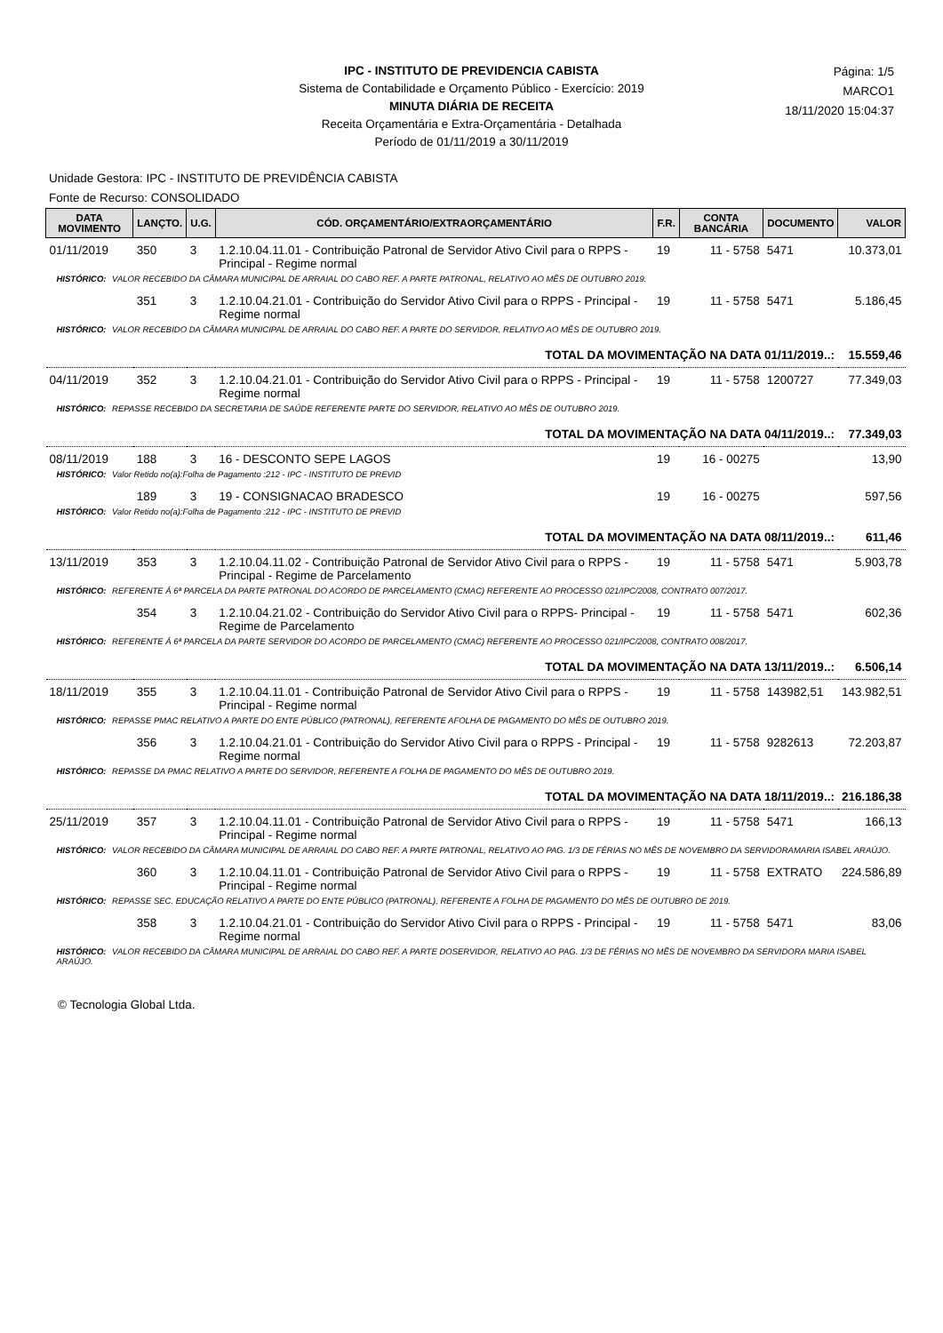IPC - INSTITUTO DE PREVIDENCIA CABISTA
Sistema de Contabilidade e Orçamento Público - Exercício: 2019
MINUTA DIÁRIA DE RECEITA
Receita Orçamentária e Extra-Orçamentária - Detalhada
Período de 01/11/2019 a 30/11/2019
Página: 1/5
MARCO1
18/11/2020 15:04:37
Unidade Gestora: IPC - INSTITUTO DE PREVIDÊNCIA CABISTA
Fonte de Recurso: CONSOLIDADO
| DATA MOVIMENTO | LANÇTO. | U.G. | CÓD. ORÇAMENTÁRIO/EXTRAORÇAMENTÁRIO | F.R. | CONTA BANCÁRIA | DOCUMENTO | VALOR |
| --- | --- | --- | --- | --- | --- | --- | --- |
| 01/11/2019 | 350 | 3 | 1.2.10.04.11.01 - Contribuição Patronal de Servidor Ativo Civil para o RPPS - Principal - Regime normal | 19 | 11 - 5758 | 5471 | 10.373,01 |
| HISTÓRICO: VALOR RECEBIDO DA CÂMARA MUNICIPAL DE ARRAIAL DO CABO REF. A PARTE PATRONAL, RELATIVO AO MÊS DE OUTUBRO 2019. | | | | | | | |
| | 351 | 3 | 1.2.10.04.21.01 - Contribuição do Servidor Ativo Civil para o RPPS - Principal - Regime normal | 19 | 11 - 5758 | 5471 | 5.186,45 |
| HISTÓRICO: VALOR RECEBIDO DA CÂMARA MUNICIPAL DE ARRAIAL DO CABO REF. A PARTE DO SERVIDOR, RELATIVO AO MÊS DE OUTUBRO 2019. | | | | | | | |
| TOTAL DA MOVIMENTAÇÃO NA DATA 01/11/2019..: | | | | | | | 15.559,46 |
| 04/11/2019 | 352 | 3 | 1.2.10.04.21.01 - Contribuição do Servidor Ativo Civil para o RPPS - Principal - Regime normal | 19 | 11 - 5758 | 1200727 | 77.349,03 |
| HISTÓRICO: REPASSE RECEBIDO DA SECRETARIA DE SAÚDE REFERENTE PARTE DO SERVIDOR, RELATIVO AO MÊS DE OUTUBRO 2019. | | | | | | | |
| TOTAL DA MOVIMENTAÇÃO NA DATA 04/11/2019..: | | | | | | | 77.349,03 |
| 08/11/2019 | 188 | 3 | 16 - DESCONTO SEPE LAGOS | 19 | 16 - 00275 | | 13,90 |
| HISTÓRICO: Valor Retido no(a):Folha de Pagamento :212 - IPC - INSTITUTO DE PREVID | | | | | | | |
| | 189 | 3 | 19 - CONSIGNACAO BRADESCO | 19 | 16 - 00275 | | 597,56 |
| HISTÓRICO: Valor Retido no(a):Folha de Pagamento :212 - IPC - INSTITUTO DE PREVID | | | | | | | |
| TOTAL DA MOVIMENTAÇÃO NA DATA 08/11/2019..: | | | | | | | 611,46 |
| 13/11/2019 | 353 | 3 | 1.2.10.04.11.02 - Contribuição Patronal de Servidor Ativo Civil para o RPPS - Principal - Regime de Parcelamento | 19 | 11 - 5758 | 5471 | 5.903,78 |
| HISTÓRICO: REFERENTE Á 6ª PARCELA DA PARTE PATRONAL DO ACORDO DE PARCELAMENTO (CMAC) REFERENTE AO PROCESSO 021/IPC/2008, CONTRATO 007/2017. | | | | | | | |
| | 354 | 3 | 1.2.10.04.21.02 - Contribuição do Servidor Ativo Civil para o RPPS- Principal - Regime de Parcelamento | 19 | 11 - 5758 | 5471 | 602,36 |
| HISTÓRICO: REFERENTE Á 6ª PARCELA DA PARTE SERVIDOR DO ACORDO DE PARCELAMENTO (CMAC) REFERENTE AO PROCESSO 021/IPC/2008, CONTRATO 008/2017. | | | | | | | |
| TOTAL DA MOVIMENTAÇÃO NA DATA 13/11/2019..: | | | | | | | 6.506,14 |
| 18/11/2019 | 355 | 3 | 1.2.10.04.11.01 - Contribuição Patronal de Servidor Ativo Civil para o RPPS - Principal - Regime normal | 19 | 11 - 5758 | 143982,51 | 143.982,51 |
| HISTÓRICO: REPASSE PMAC RELATIVO A PARTE DO ENTE PÚBLICO (PATRONAL), REFERENTE AFOLHA DE PAGAMENTO DO MÊS DE OUTUBRO 2019. | | | | | | | |
| | 356 | 3 | 1.2.10.04.21.01 - Contribuição do Servidor Ativo Civil para o RPPS - Principal - Regime normal | 19 | 11 - 5758 | 9282613 | 72.203,87 |
| HISTÓRICO: REPASSE DA PMAC RELATIVO A PARTE DO SERVIDOR, REFERENTE A FOLHA DE PAGAMENTO DO MÊS DE OUTUBRO 2019. | | | | | | | |
| TOTAL DA MOVIMENTAÇÃO NA DATA 18/11/2019..: | | | | | | | 216.186,38 |
| 25/11/2019 | 357 | 3 | 1.2.10.04.11.01 - Contribuição Patronal de Servidor Ativo Civil para o RPPS - Principal - Regime normal | 19 | 11 - 5758 | 5471 | 166,13 |
| HISTÓRICO: VALOR RECEBIDO DA CÂMARA MUNICIPAL DE ARRAIAL DO CABO REF. A PARTE PATRONAL, RELATIVO AO PAG. 1/3 DE FÉRIAS NO MÊS DE NOVEMBRO DA SERVIDORAMARIA ISABEL ARAÚJO. | | | | | | | |
| | 360 | 3 | 1.2.10.04.11.01 - Contribuição Patronal de Servidor Ativo Civil para o RPPS - Principal - Regime normal | 19 | 11 - 5758 | EXTRATO | 224.586,89 |
| HISTÓRICO: REPASSE SEC. EDUCAÇÃO RELATIVO A PARTE DO ENTE PÚBLICO (PATRONAL), REFERENTE A FOLHA DE PAGAMENTO DO MÊS DE OUTUBRO DE 2019. | | | | | | | |
| | 358 | 3 | 1.2.10.04.21.01 - Contribuição do Servidor Ativo Civil para o RPPS - Principal - Regime normal | 19 | 11 - 5758 | 5471 | 83,06 |
| HISTÓRICO: VALOR RECEBIDO DA CÂMARA MUNICIPAL DE ARRAIAL DO CABO REF. A PARTE DOSERVIDOR, RELATIVO AO PAG. 1/3 DE FÉRIAS NO MÊS DE NOVEMBRO DA SERVIDORA MARIA ISABEL ARAÚJO. | | | | | | | |
© Tecnologia Global Ltda.